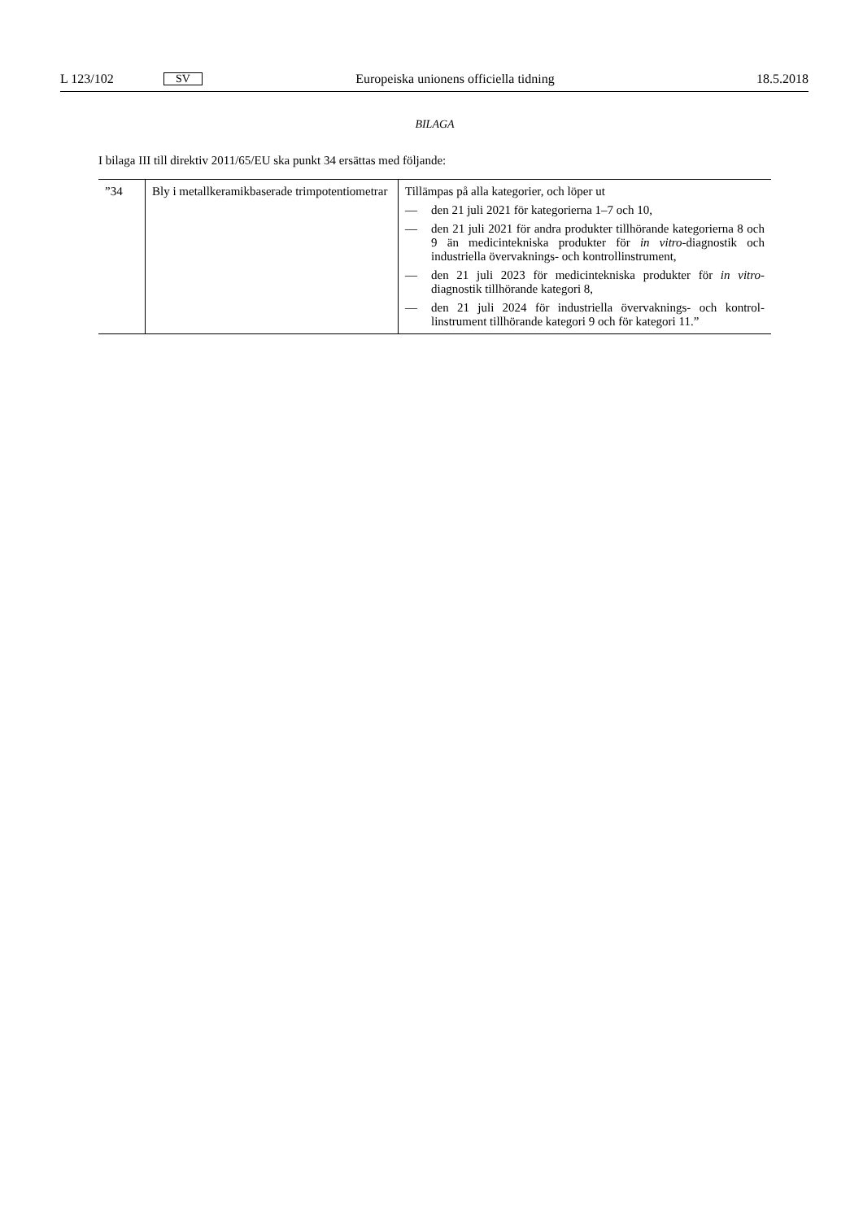L 123/102 SV Europeiska unionens officiella tidning 18.5.2018
BILAGA
I bilaga III till direktiv 2011/65/EU ska punkt 34 ersättas med följande:
| ”34 | Bly i metallkeramikbaserade trimpotentio­metrar | Tillämpas på alla kategorier, och löper ut — den 21 juli 2021 för kategorierna 1–7 och 10, — den 21 juli 2021 för andra produkter tillhörande kategori­erna 8 och 9 än medicintekniska produkter för in vitro -diagno­stik och industriella övervaknings- och kontrollinstrument, — den 21 juli 2023 för medicintekniska produkter för in vitro -diagnostik tillhörande kategori 8, — den 21 juli 2024 för industriella övervaknings- och kontrol­linstrument tillhörande kategori 9 och för kategori 11.” |